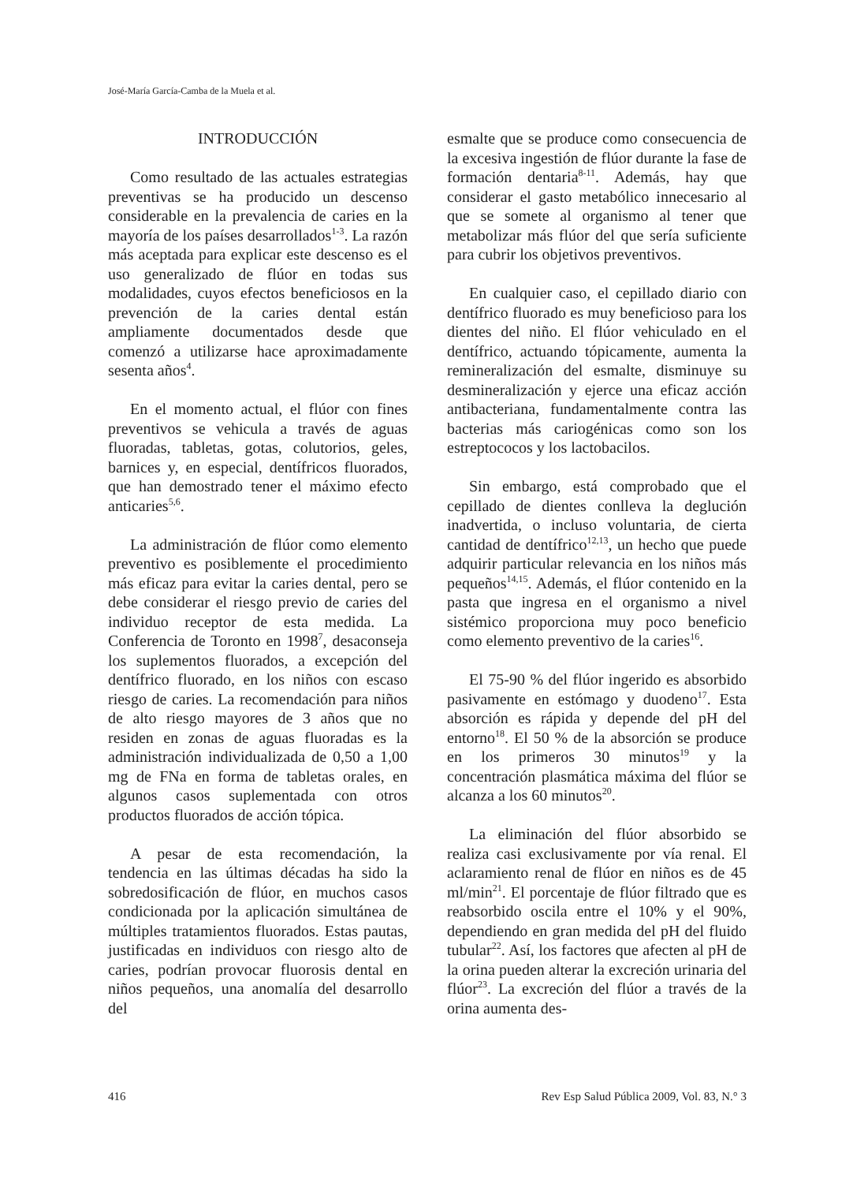José-María García-Camba de la Muela et al.
INTRODUCCIÓN
Como resultado de las actuales estrategias preventivas se ha producido un descenso considerable en la prevalencia de caries en la mayoría de los países desarrollados<sup>1-3</sup>. La razón más aceptada para explicar este descenso es el uso generalizado de flúor en todas sus modalidades, cuyos efectos beneficiosos en la prevención de la caries dental están ampliamente documentados desde que comenzó a utilizarse hace aproximadamente sesenta años<sup>4</sup>.
En el momento actual, el flúor con fines preventivos se vehicula a través de aguas fluoradas, tabletas, gotas, colutorios, geles, barnices y, en especial, dentífricos fluorados, que han demostrado tener el máximo efecto anticaries<sup>5,6</sup>.
La administración de flúor como elemento preventivo es posiblemente el procedimiento más eficaz para evitar la caries dental, pero se debe considerar el riesgo previo de caries del individuo receptor de esta medida. La Conferencia de Toronto en 1998<sup>7</sup>, desaconseja los suplementos fluorados, a excepción del dentífrico fluorado, en los niños con escaso riesgo de caries. La recomendación para niños de alto riesgo mayores de 3 años que no residen en zonas de aguas fluoradas es la administración individualizada de 0,50 a 1,00 mg de FNa en forma de tabletas orales, en algunos casos suplementada con otros productos fluorados de acción tópica.
A pesar de esta recomendación, la tendencia en las últimas décadas ha sido la sobredosificación de flúor, en muchos casos condicionada por la aplicación simultánea de múltiples tratamientos fluorados. Estas pautas, justificadas en individuos con riesgo alto de caries, podrían provocar fluorosis dental en niños pequeños, una anomalía del desarrollo del
esmalte que se produce como consecuencia de la excesiva ingestión de flúor durante la fase de formación dentaria<sup>8-11</sup>. Además, hay que considerar el gasto metabólico innecesario al que se somete al organismo al tener que metabolizar más flúor del que sería suficiente para cubrir los objetivos preventivos.
En cualquier caso, el cepillado diario con dentífrico fluorado es muy beneficioso para los dientes del niño. El flúor vehiculado en el dentífrico, actuando tópicamente, aumenta la remineralización del esmalte, disminuye su desmineralización y ejerce una eficaz acción antibacteriana, fundamentalmente contra las bacterias más cariogénicas como son los estreptococos y los lactobacilos.
Sin embargo, está comprobado que el cepillado de dientes conlleva la deglución inadvertida, o incluso voluntaria, de cierta cantidad de dentífrico<sup>12,13</sup>, un hecho que puede adquirir particular relevancia en los niños más pequeños<sup>14,15</sup>. Además, el flúor contenido en la pasta que ingresa en el organismo a nivel sistémico proporciona muy poco beneficio como elemento preventivo de la caries<sup>16</sup>.
El 75-90 % del flúor ingerido es absorbido pasivamente en estómago y duodeno<sup>17</sup>. Esta absorción es rápida y depende del pH del entorno<sup>18</sup>. El 50 % de la absorción se produce en los primeros 30 minutos<sup>19</sup> y la concentración plasmática máxima del flúor se alcanza a los 60 minutos<sup>20</sup>.
La eliminación del flúor absorbido se realiza casi exclusivamente por vía renal. El aclaramiento renal de flúor en niños es de 45 ml/min<sup>21</sup>. El porcentaje de flúor filtrado que es reabsorbido oscila entre el 10% y el 90%, dependiendo en gran medida del pH del fluido tubular<sup>22</sup>. Así, los factores que afecten al pH de la orina pueden alterar la excreción urinaria del flúor<sup>23</sup>. La excreción del flúor a través de la orina aumenta des-
416 Rev Esp Salud Pública 2009, Vol. 83, N.° 3